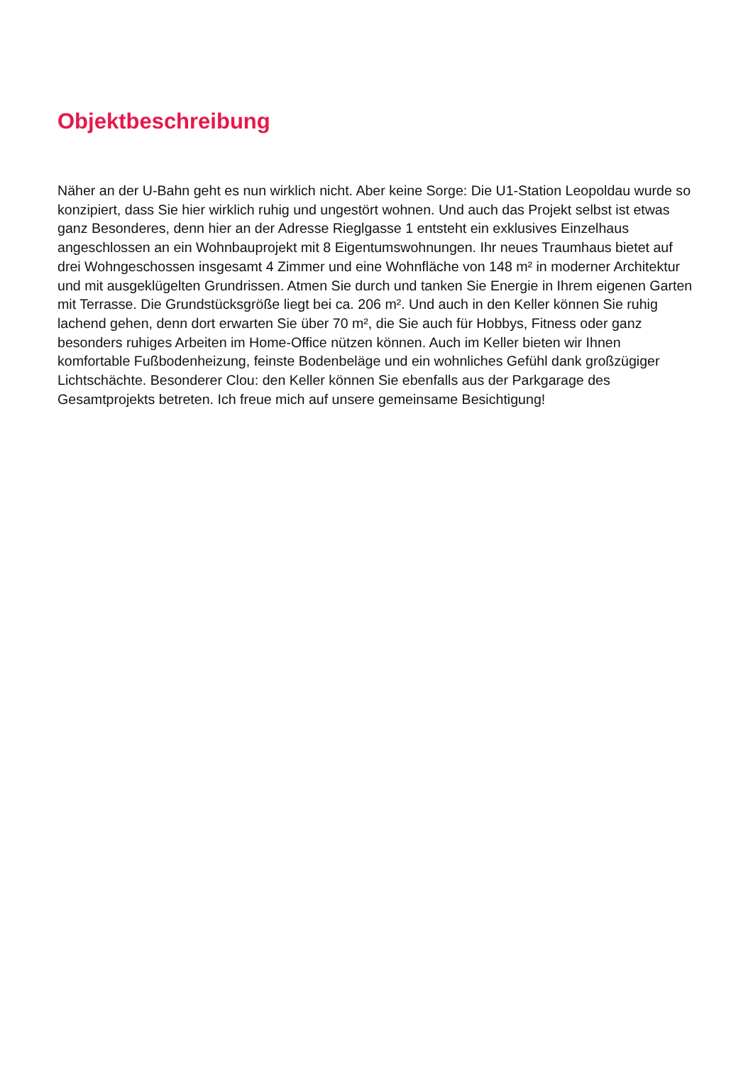Objektbeschreibung
Näher an der U-Bahn geht es nun wirklich nicht. Aber keine Sorge: Die U1-Station Leopoldau wurde so konzipiert, dass Sie hier wirklich ruhig und ungestört wohnen. Und auch das Projekt selbst ist etwas ganz Besonderes, denn hier an der Adresse Rieglgasse 1 entsteht ein exklusives Einzelhaus angeschlossen an ein Wohnbauprojekt mit 8 Eigentumswohnungen. Ihr neues Traumhaus bietet auf drei Wohngeschossen insgesamt 4 Zimmer und eine Wohnfläche von 148 m² in moderner Architektur und mit ausgeklügelten Grundrissen. Atmen Sie durch und tanken Sie Energie in Ihrem eigenen Garten mit Terrasse. Die Grundstücksgröße liegt bei ca. 206 m². Und auch in den Keller können Sie ruhig lachend gehen, denn dort erwarten Sie über 70 m², die Sie auch für Hobbys, Fitness oder ganz besonders ruhiges Arbeiten im Home-Office nützen können. Auch im Keller bieten wir Ihnen komfortable Fußbodenheizung, feinste Bodenbeläge und ein wohnliches Gefühl dank großzügiger Lichtschächte. Besonderer Clou: den Keller können Sie ebenfalls aus der Parkgarage des Gesamtprojekts betreten. Ich freue mich auf unsere gemeinsame Besichtigung!